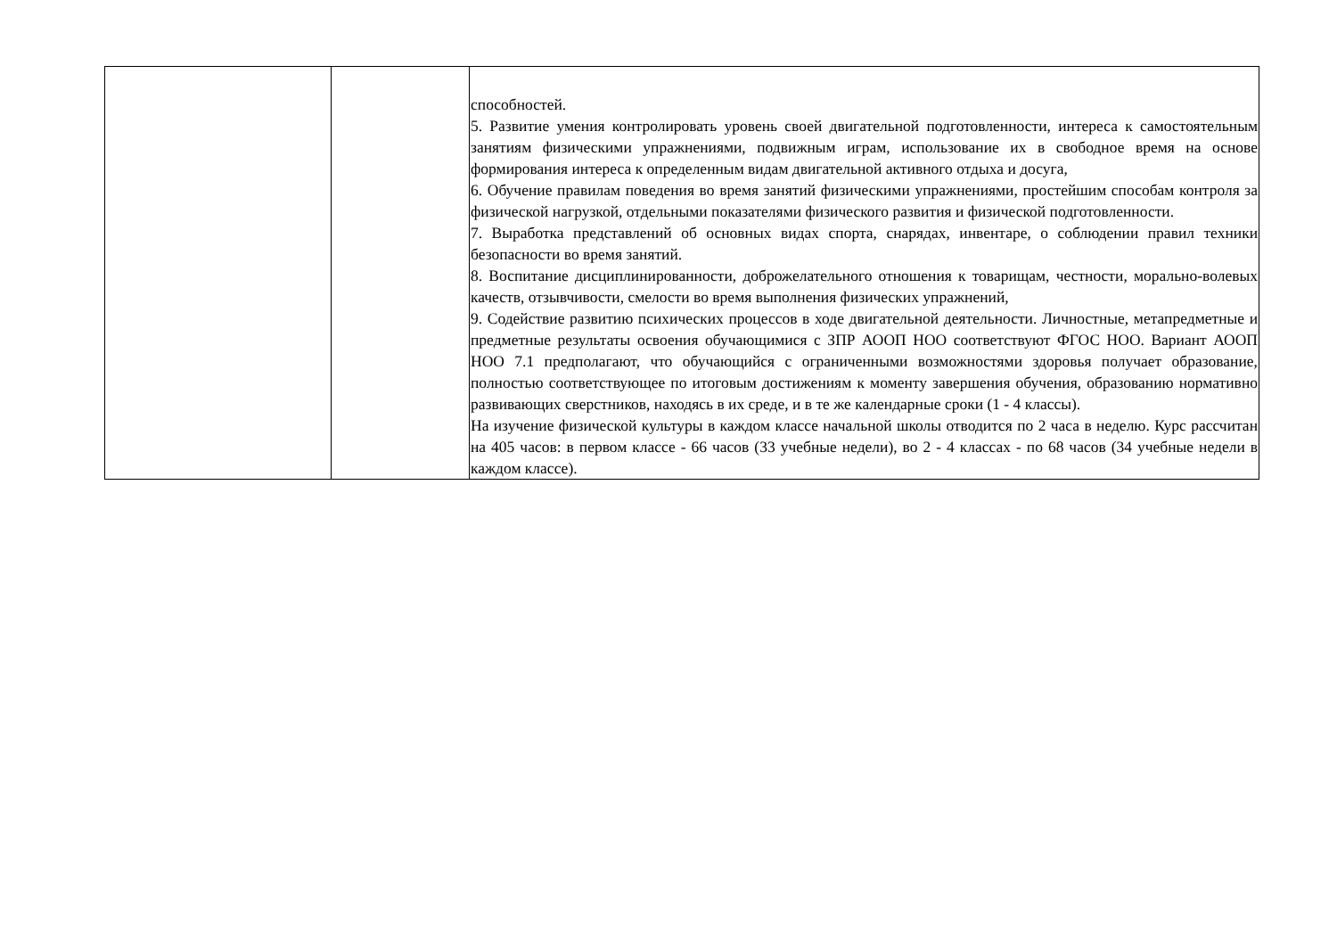| | | способностей. 5. Развитие умения контролировать уровень своей двигательной подготовленности, интереса к самостоятельным занятиям физическими упражнениями, подвижным играм, использование их в свободное время на основе формирования интереса к определенным видам двигательной активного отдыха и досуга, 6. Обучение правилам поведения во время занятий физическими упражнениями, простейшим способам контроля за физической нагрузкой, отдельными показателями физического развития и физической подготовленности. 7. Выработка представлений об основных видах спорта, снарядах, инвентаре, о соблюдении правил техники безопасности во время занятий. 8. Воспитание дисциплинированности, доброжелательного отношения к товарищам, честности, морально-волевых качеств, отзывчивости, смелости во время выполнения физических упражнений, 9. Содействие развитию психических процессов в ходе двигательной деятельности. Личностные, метапредметные и предметные результаты освоения обучающимися с ЗПР АООП НОО соответствуют ФГОС НОО. Вариант АООП НОО 7.1 предполагают, что обучающийся с ограниченными возможностями здоровья получает образование, полностью соответствующее по итоговым достижениям к моменту завершения обучения, образованию нормативно развивающих сверстников, находясь в их среде, и в те же календарные сроки (1 - 4 классы). На изучение физической культуры в каждом классе начальной школы отводится по 2 часа в неделю. Курс рассчитан на 405 часов: в первом классе - 66 часов (33 учебные недели), во 2 - 4 классах - по 68 часов (34 учебные недели в каждом классе). |